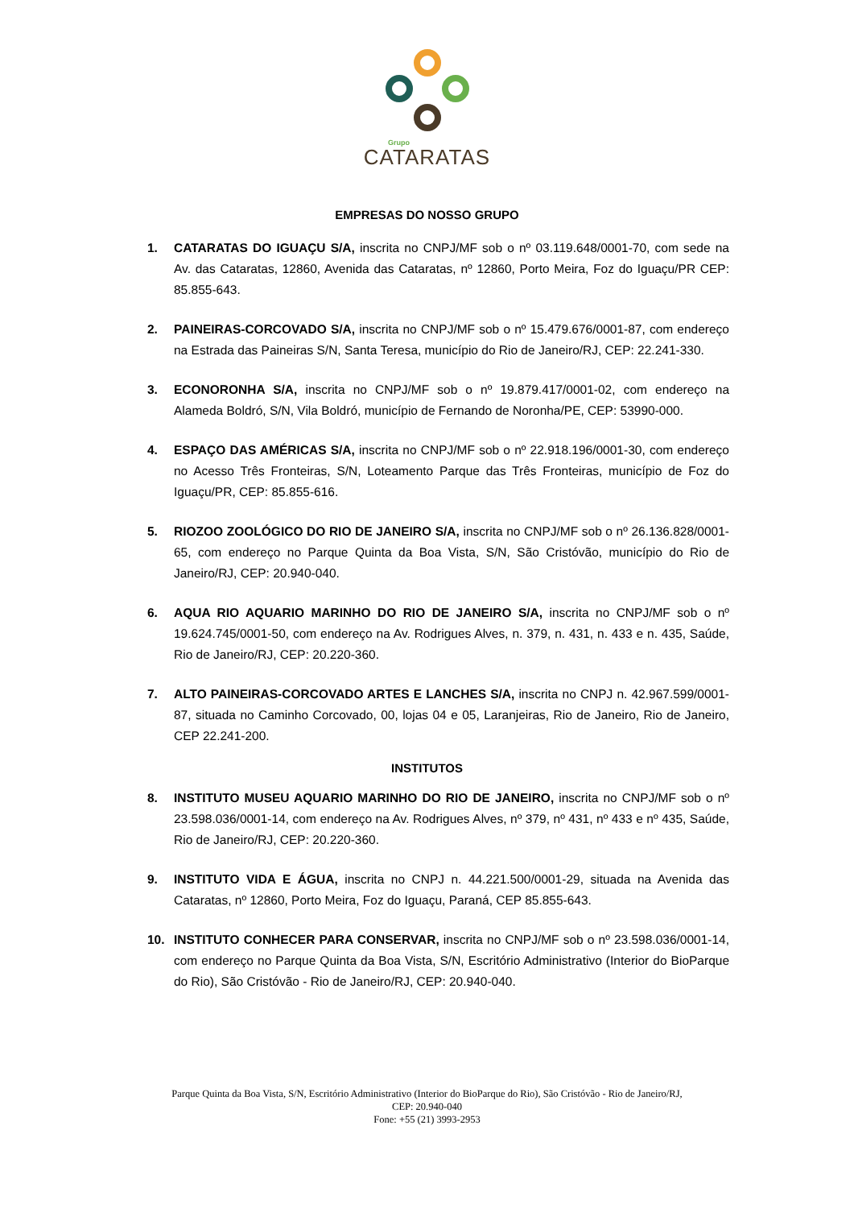Grupo
CATARATAS
EMPRESAS DO NOSSO GRUPO
1. CATARATAS DO IGUAÇU S/A, inscrita no CNPJ/MF sob o nº 03.119.648/0001-70, com sede na Av. das Cataratas, 12860, Avenida das Cataratas, nº 12860, Porto Meira, Foz do Iguaçu/PR CEP: 85.855-643.
2. PAINEIRAS-CORCOVADO S/A, inscrita no CNPJ/MF sob o nº 15.479.676/0001-87, com endereço na Estrada das Paineiras S/N, Santa Teresa, município do Rio de Janeiro/RJ, CEP: 22.241-330.
3. ECONORONHA S/A, inscrita no CNPJ/MF sob o nº 19.879.417/0001-02, com endereço na Alameda Boldró, S/N, Vila Boldró, município de Fernando de Noronha/PE, CEP: 53990-000.
4. ESPAÇO DAS AMÉRICAS S/A, inscrita no CNPJ/MF sob o nº 22.918.196/0001-30, com endereço no Acesso Três Fronteiras, S/N, Loteamento Parque das Três Fronteiras, município de Foz do Iguaçu/PR, CEP: 85.855-616.
5. RIOZOO ZOOLÓGICO DO RIO DE JANEIRO S/A, inscrita no CNPJ/MF sob o nº 26.136.828/0001-65, com endereço no Parque Quinta da Boa Vista, S/N, São Cristóvão, município do Rio de Janeiro/RJ, CEP: 20.940-040.
6. AQUA RIO AQUARIO MARINHO DO RIO DE JANEIRO S/A, inscrita no CNPJ/MF sob o nº 19.624.745/0001-50, com endereço na Av. Rodrigues Alves, n. 379, n. 431, n. 433 e n. 435, Saúde, Rio de Janeiro/RJ, CEP: 20.220-360.
7. ALTO PAINEIRAS-CORCOVADO ARTES E LANCHES S/A, inscrita no CNPJ n. 42.967.599/0001-87, situada no Caminho Corcovado, 00, lojas 04 e 05, Laranjeiras, Rio de Janeiro, Rio de Janeiro, CEP 22.241-200.
INSTITUTOS
8. INSTITUTO MUSEU AQUARIO MARINHO DO RIO DE JANEIRO, inscrita no CNPJ/MF sob o nº 23.598.036/0001-14, com endereço na Av. Rodrigues Alves, nº 379, nº 431, nº 433 e nº 435, Saúde, Rio de Janeiro/RJ, CEP: 20.220-360.
9. INSTITUTO VIDA E ÁGUA, inscrita no CNPJ n. 44.221.500/0001-29, situada na Avenida das Cataratas, nº 12860, Porto Meira, Foz do Iguaçu, Paraná, CEP 85.855-643.
10. INSTITUTO CONHECER PARA CONSERVAR, inscrita no CNPJ/MF sob o nº 23.598.036/0001-14, com endereço no Parque Quinta da Boa Vista, S/N, Escritório Administrativo (Interior do BioParque do Rio), São Cristóvão - Rio de Janeiro/RJ, CEP: 20.940-040.
Parque Quinta da Boa Vista, S/N, Escritório Administrativo (Interior do BioParque do Rio), São Cristóvão - Rio de Janeiro/RJ,
CEP: 20.940-040
Fone: +55 (21) 3993-2953